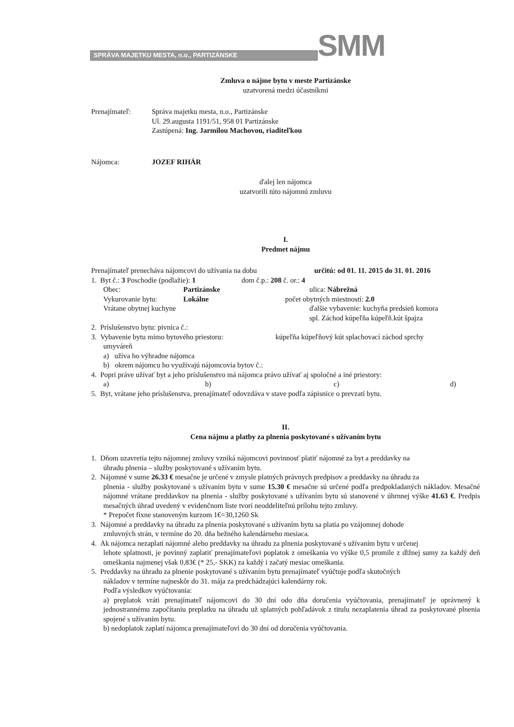SPRÁVA MAJETKU MESTA, n.o., PARTIZÁNSKE
SMM
Zmluva o nájme bytu v meste Partizánske
uzatvorená medzi účastníkmi
Prenajímateľ: Správa majetku mesta, n.o., Partizánske
Ul. 29.augusta 1191/51, 958 01 Partizánske
Zastúpená: Ing. Jarmilou Machovou, riaditeľkou
Nájomca: JOZEF RIHÁR
ďalej len nájomca
uzatvorili túto nájomnú zmluvu
I.
Predmet nájmu
Prenajímateľ prenecháva nájomcovi do užívania na dobu
určitú: od 01. 11. 2015 do 31. 01. 2016
1. Byt č.: 3 Poschodie (podlažie): 1
dom č.p.: 208 č. or.: 4
Obec: Partizánske ulica: Nábrežná
Vykurovanie bytu: Lokálne počet obytných miestností: 2.0
Vrátane obytnej kuchyne ďalšie vybavenie: kuchyňa predsieň komora
spl. Záchod kúpeľňa kúpeľň.kút špajza
2. Príslušenstvo bytu: pivnica č.:
3. Vybavenie bytu mimo bytového priestoru:
kúpeľňa kúpeľňový kút splachovací záchod sprchy
umyváreň
a) užíva ho výhradne nájomca
b) okrem nájomcu ho využívajú nájomcovia bytov č.:
4. Popri práve užívať byt a jeho príslušenstvo má nájomca právo užívať aj spoločné a iné priestory:
a) b) c) d)
5. Byt, vrátane jeho príslušenstva, prenajímateľ odovzdáva v stave podľa zápisnice o prevzatí bytu.
II.
Cena nájmu a platby za plnenia poskytované s užívaním bytu
1. Dňom uzavretia tejto nájomnej zmluvy vzniká nájomcovi povinnosť platiť nájomné za byt a preddavky na
úhradu plnenia – služby poskytované s užívaním bytu.
2. Nájomné v sume 26.33 € mesačne je určené v zmysle platných právnych predpisov a preddavky na úhradu za
plnenia - služby poskytované s užívaním bytu v sume 15.30 € mesačne sú určené podľa predpokladaných nákladov. Mesačné nájomné vrátane preddavkov na plnenia - služby poskytované s užívaním bytu sú stanovené v úhrnnej výške 41.63 €. Predpis mesačných úhrad uvedený v evidenčnom liste tvorí neoddeliteľnú prílohu tejto zmluvy.
* Prepočet fixne stanoveným kurzom 1€=30,1260 Sk
3. Nájomné a preddavky na úhradu za plnenia poskytované s užívaním bytu sa platia po vzájomnej dohode
zmluvných strán, v termíne do 20. dňa bežného kalendárneho mesiaca.
4. Ak nájomca nezaplatí nájomné alebo preddavky na úhradu za plnenia poskytované s užívaním bytu v určenej
lehote splatnosti, je povinný zaplatiť prenajímateľovi poplatok z omeškania vo výške 0,5 promile z dlžnej sumy za každý deň omeškania najmenej však 0,83€ (* 25,- SKK) za každý i začatý mesiac omeškania.
5. Preddavky na úhradu za plnenie poskytované s užívaním bytu prenajímateľ vyúčtuje podľa skutočných
nákladov v termíne najneskôr do 31. mája za predchádzajúci kalendárny rok.
Podľa výsledkov vyúčtovania:
a) preplatok vráti prenajímateľ nájomcovi do 30 dní odo dňa doručenia vyúčtovania, prenajímateľ je oprávnený k jednostrannému započítaniu preplatku na úhradu už splatných pohľadávok z titulu nezaplatenia úhrad za poskytované plnenia spojené s užívaním bytu.
b) nedoplatok zaplatí nájomca prenajímateľovi do 30 dní od doručenia vyúčtovania.